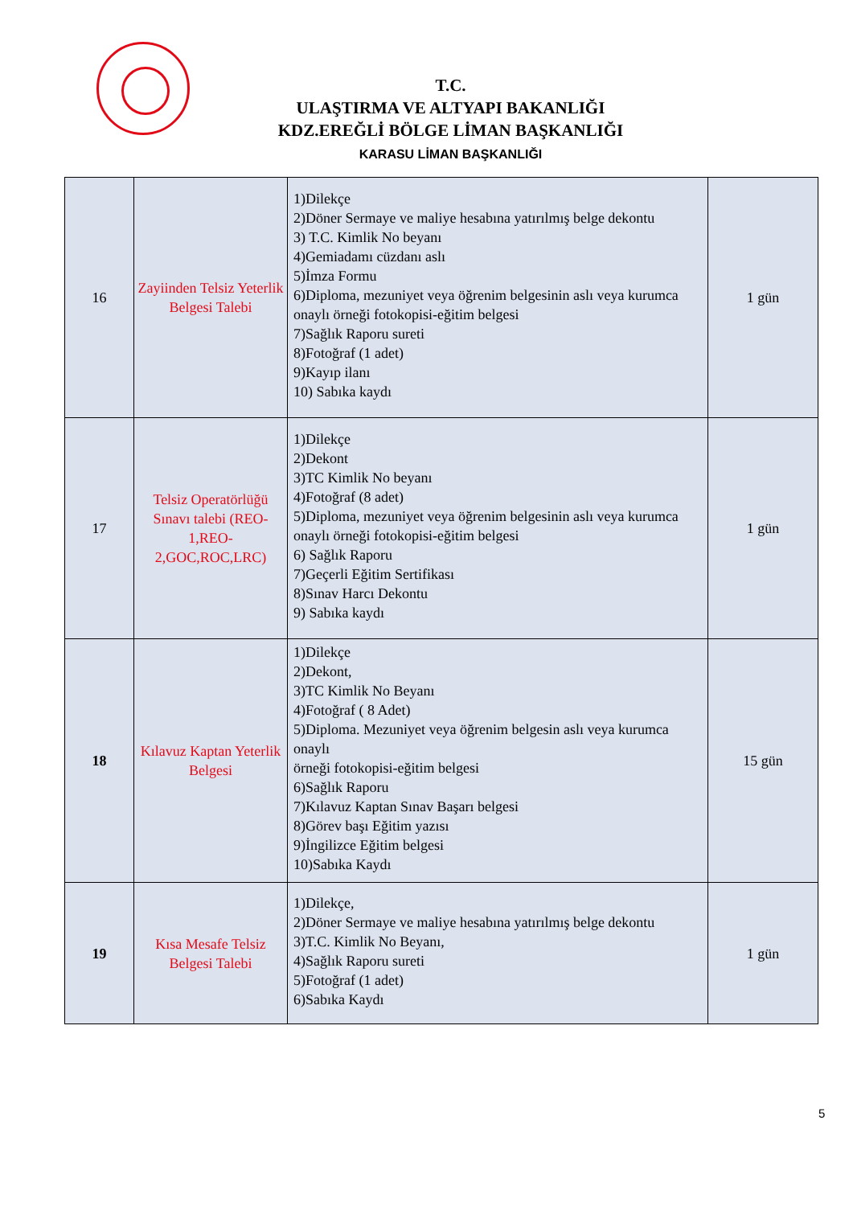T.C.
ULAŞTIRMA VE ALTYAPI BAKANLIĞI
KDZ.EREĞLİ BÖLGE LİMAN BAŞKANLIĞI
KARASU LİMAN BAŞKANLIĞI
| 16 | Zayiinden Telsiz Yeterlik Belgesi Talebi | 1)Dilekçe 2)Döner Sermaye ve maliye hesabına yatırılmış belge dekontu 3) T.C. Kimlik No beyanı 4)Gemiadamı cüzdanı aslı 5)İmza Formu 6)Diploma, mezuniyet veya öğrenim belgesinin aslı veya kurumca onaylı örneği fotokopisi-eğitim belgesi 7)Sağlık Raporu sureti 8)Fotoğraf (1 adet) 9)Kayıp ilanı 10) Sabıka kaydı | 1 gün |
| 17 | Telsiz Operatörlüğü Sınavı talebi (REO-1,REO-2,GOC,ROC,LRC) | 1)Dilekçe 2)Dekont 3)TC Kimlik No beyanı 4)Fotoğraf (8 adet) 5)Diploma, mezuniyet veya öğrenim belgesinin aslı veya kurumca onaylı örneği fotokopisi-eğitim belgesi 6) Sağlık Raporu 7)Geçerli Eğitim Sertifikası 8)Sınav Harcı Dekontu 9) Sabıka kaydı | 1 gün |
| 18 | Kılavuz Kaptan Yeterlik Belgesi | 1)Dilekçe 2)Dekont, 3)TC Kimlik No Beyanı 4)Fotoğraf ( 8 Adet) 5)Diploma. Mezuniyet veya öğrenim belgesin aslı veya kurumca onaylı örneği fotokopisi-eğitim belgesi 6)Sağlık Raporu 7)Kılavuz Kaptan Sınav Başarı belgesi 8)Görev başı Eğitim yazısı 9)İngilizce Eğitim belgesi 10)Sabıka Kaydı | 15 gün |
| 19 | Kısa Mesafe Telsiz Belgesi Talebi | 1)Dilekçe, 2)Döner Sermaye ve maliye hesabına yatırılmış belge dekontu 3)T.C. Kimlik No Beyanı, 4)Sağlık Raporu sureti 5)Fotoğraf (1 adet) 6)Sabıka Kaydı | 1 gün |
5